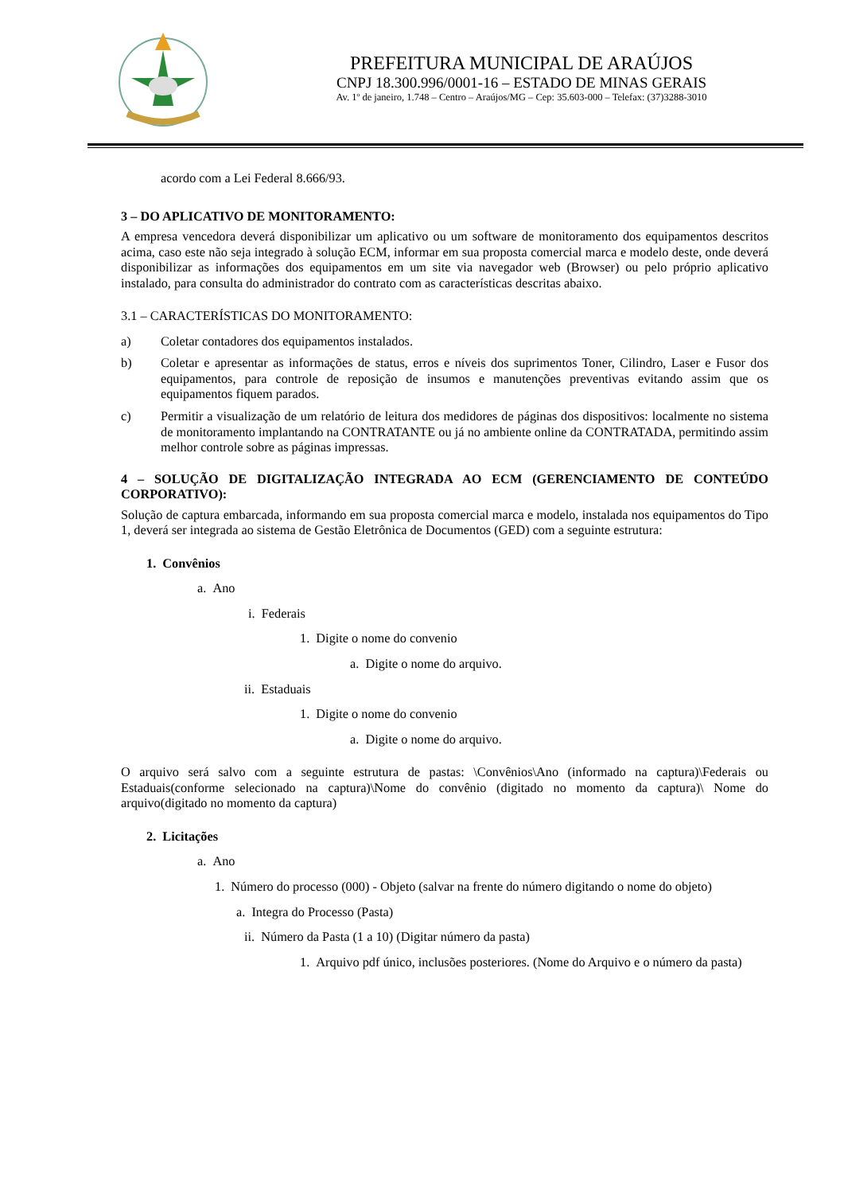PREFEITURA MUNICIPAL DE ARAÚJOS
CNPJ 18.300.996/0001-16 – ESTADO DE MINAS GERAIS
Av. 1º de janeiro, 1.748 – Centro – Araújos/MG – Cep: 35.603-000 – Telefax: (37)3288-3010
acordo com a Lei Federal 8.666/93.
3 – DO APLICATIVO DE MONITORAMENTO:
A empresa vencedora deverá disponibilizar um aplicativo ou um software de monitoramento dos equipamentos descritos acima, caso este não seja integrado à solução ECM, informar em sua proposta comercial marca e modelo deste, onde deverá disponibilizar as informações dos equipamentos em um site via navegador web (Browser) ou pelo próprio aplicativo instalado, para consulta do administrador do contrato com as características descritas abaixo.
3.1 – CARACTERÍSTICAS DO MONITORAMENTO:
a) Coletar contadores dos equipamentos instalados.
b) Coletar e apresentar as informações de status, erros e níveis dos suprimentos Toner, Cilindro, Laser e Fusor dos equipamentos, para controle de reposição de insumos e manutenções preventivas evitando assim que os equipamentos fiquem parados.
c) Permitir a visualização de um relatório de leitura dos medidores de páginas dos dispositivos: localmente no sistema de monitoramento implantando na CONTRATANTE ou já no ambiente online da CONTRATADA, permitindo assim melhor controle sobre as páginas impressas.
4 – SOLUÇÃO DE DIGITALIZAÇÃO INTEGRADA AO ECM (GERENCIAMENTO DE CONTEÚDO CORPORATIVO):
Solução de captura embarcada, informando em sua proposta comercial marca e modelo, instalada nos equipamentos do Tipo 1, deverá ser integrada ao sistema de Gestão Eletrônica de Documentos (GED) com a seguinte estrutura:
1. Convênios
a. Ano
i. Federais
1. Digite o nome do convenio
a. Digite o nome do arquivo.
ii. Estaduais
1. Digite o nome do convenio
a. Digite o nome do arquivo.
O arquivo será salvo com a seguinte estrutura de pastas: \Convênios\Ano (informado na captura)\Federais ou Estaduais(conforme selecionado na captura)\Nome do convênio (digitado no momento da captura)\ Nome do arquivo(digitado no momento da captura)
2. Licitações
a. Ano
1. Número do processo (000) - Objeto (salvar na frente do número digitando o nome do objeto)
a. Integra do Processo (Pasta)
ii. Número da Pasta (1 a 10) (Digitar número da pasta)
1. Arquivo pdf único, inclusões posteriores. (Nome do Arquivo e o número da pasta)